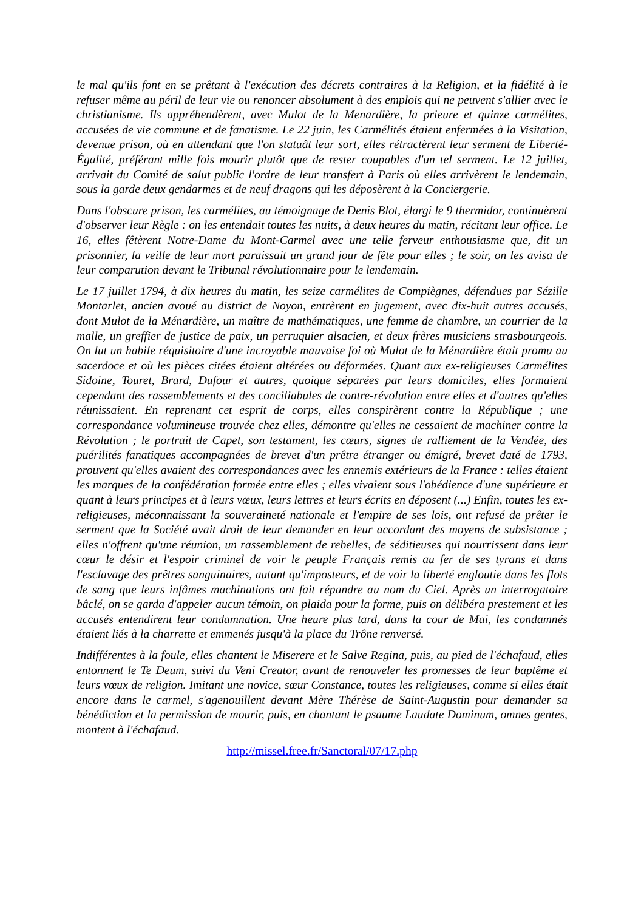le mal qu'ils font en se prêtant à l'exécution des décrets contraires à la Religion, et la fidélité à le refuser même au péril de leur vie ou renoncer absolument à des emplois qui ne peuvent s'allier avec le christianisme. Ils appréhendèrent, avec Mulot de la Menardière, la prieure et quinze carmélites, accusées de vie commune et de fanatisme. Le 22 juin, les Carmélités étaient enfermées à la Visitation, devenue prison, où en attendant que l'on statuât leur sort, elles rétractèrent leur serment de Liberté-Égalité, préférant mille fois mourir plutôt que de rester coupables d'un tel serment. Le 12 juillet, arrivait du Comité de salut public l'ordre de leur transfert à Paris où elles arrivèrent le lendemain, sous la garde deux gendarmes et de neuf dragons qui les déposèrent à la Conciergerie.
Dans l'obscure prison, les carmélites, au témoignage de Denis Blot, élargi le 9 thermidor, continuèrent d'observer leur Règle : on les entendait toutes les nuits, à deux heures du matin, récitant leur office. Le 16, elles fêtèrent Notre-Dame du Mont-Carmel avec une telle ferveur enthousiasme que, dit un prisonnier, la veille de leur mort paraissait un grand jour de fête pour elles ; le soir, on les avisa de leur comparution devant le Tribunal révolutionnaire pour le lendemain.
Le 17 juillet 1794, à dix heures du matin, les seize carmélites de Compiègnes, défendues par Sézille Montarlet, ancien avoué au district de Noyon, entrèrent en jugement, avec dix-huit autres accusés, dont Mulot de la Ménardière, un maître de mathématiques, une femme de chambre, un courrier de la malle, un greffier de justice de paix, un perruquier alsacien, et deux frères musiciens strasbourgeois. On lut un habile réquisitoire d'une incroyable mauvaise foi où Mulot de la Ménardière était promu au sacerdoce et où les pièces citées étaient altérées ou déformées. Quant aux ex-religieuses Carmélites Sidoine, Touret, Brard, Dufour et autres, quoique séparées par leurs domiciles, elles formaient cependant des rassemblements et des conciliabules de contre-révolution entre elles et d'autres qu'elles réunissaient. En reprenant cet esprit de corps, elles conspirèrent contre la République ; une correspondance volumineuse trouvée chez elles, démontre qu'elles ne cessaient de machiner contre la Révolution ; le portrait de Capet, son testament, les cœurs, signes de ralliement de la Vendée, des puérilités fanatiques accompagnées de brevet d'un prêtre étranger ou émigré, brevet daté de 1793, prouvent qu'elles avaient des correspondances avec les ennemis extérieurs de la France : telles étaient les marques de la confédération formée entre elles ; elles vivaient sous l'obédience d'une supérieure et quant à leurs principes et à leurs vœux, leurs lettres et leurs écrits en déposent (...) Enfin, toutes les ex-religieuses, méconnaissant la souveraineté nationale et l'empire de ses lois, ont refusé de prêter le serment que la Société avait droit de leur demander en leur accordant des moyens de subsistance ; elles n'offrent qu'une réunion, un rassemblement de rebelles, de séditieuses qui nourrissent dans leur cœur le désir et l'espoir criminel de voir le peuple Français remis au fer de ses tyrans et dans l'esclavage des prêtres sanguinaires, autant qu'imposteurs, et de voir la liberté engloutie dans les flots de sang que leurs infâmes machinations ont fait répandre au nom du Ciel. Après un interrogatoire bâclé, on se garda d'appeler aucun témoin, on plaida pour la forme, puis on délibéra prestement et les accusés entendirent leur condamnation. Une heure plus tard, dans la cour de Mai, les condamnés étaient liés à la charrette et emmenés jusqu'à la place du Trône renversé.
Indifférentes à la foule, elles chantent le Miserere et le Salve Regina, puis, au pied de l'échafaud, elles entonnent le Te Deum, suivi du Veni Creator, avant de renouveler les promesses de leur baptême et leurs vœux de religion. Imitant une novice, sœur Constance, toutes les religieuses, comme si elles était encore dans le carmel, s'agenouillent devant Mère Thérèse de Saint-Augustin pour demander sa bénédiction et la permission de mourir, puis, en chantant le psaume Laudate Dominum, omnes gentes, montent à l'échafaud.
http://missel.free.fr/Sanctoral/07/17.php